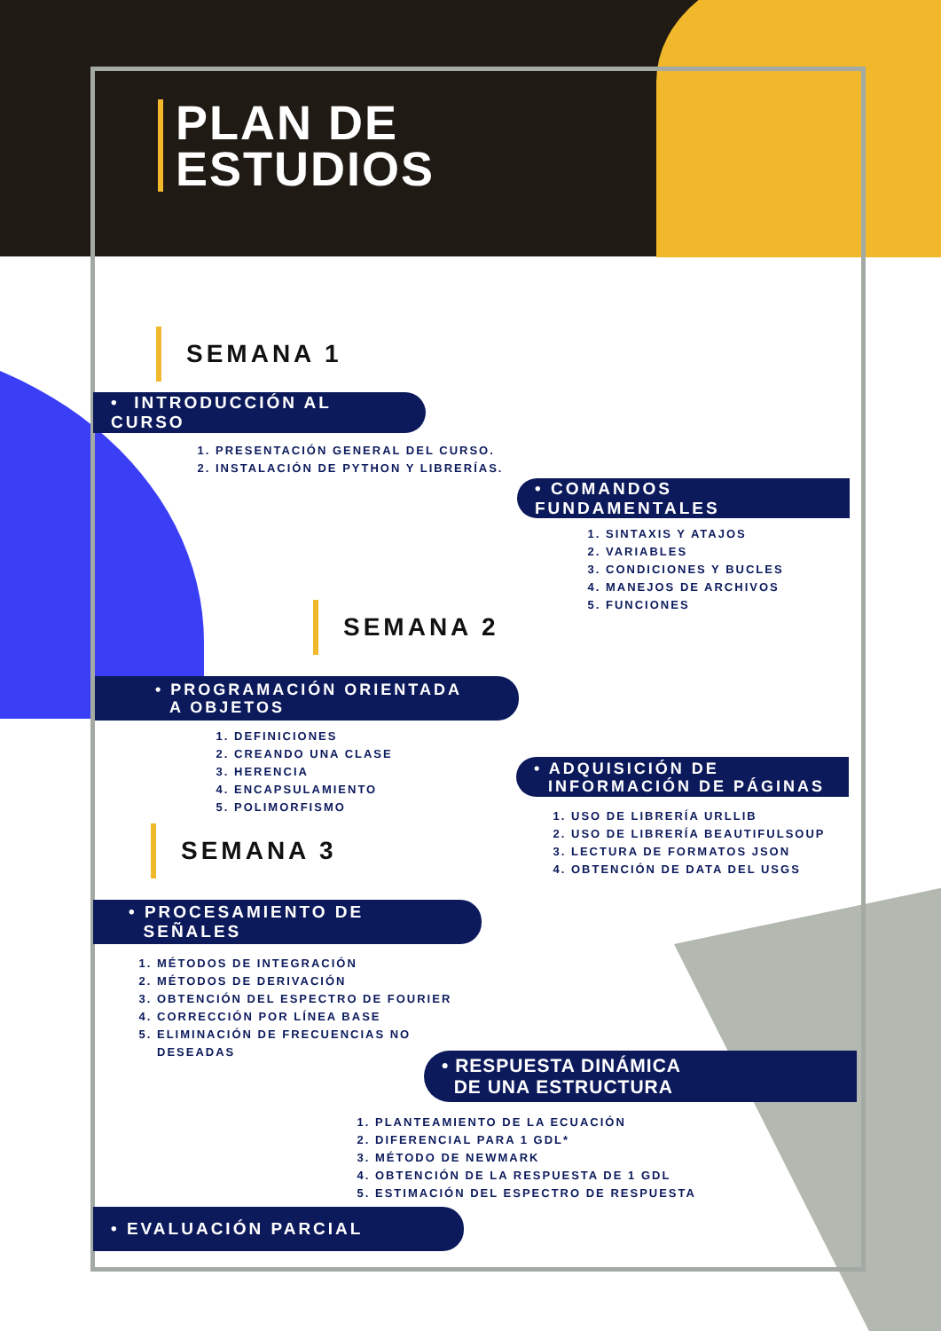PLAN DE
ESTUDIOS
SEMANA 1
• INTRODUCCIÓN AL CURSO
1. PRESENTACIÓN GENERAL DEL CURSO.
2. INSTALACIÓN DE PYTHON Y LIBRERÍAS.
• COMANDOS FUNDAMENTALES
1. SINTAXIS Y ATAJOS
2. VARIABLES
3. CONDICIONES Y BUCLES
4. MANEJOS DE ARCHIVOS
5. FUNCIONES
SEMANA 2
• PROGRAMACIÓN ORIENTADA
A OBJETOS
1. DEFINICIONES
2. CREANDO UNA CLASE
3. HERENCIA
4. ENCAPSULAMIENTO
5. POLIMORFISMO
• ADQUISICIÓN DE
INFORMACIÓN DE PÁGINAS
1. USO DE LIBRERÍA URLLIB
2. USO DE LIBRERÍA BEAUTIFULSOUP
3. LECTURA DE FORMATOS JSON
4. OBTENCIÓN DE DATA DEL USGS
SEMANA 3
• PROCESAMIENTO DE
SEÑALES
1. MÉTODOS DE INTEGRACIÓN
2. MÉTODOS DE DERIVACIÓN
3. OBTENCIÓN DEL ESPECTRO DE FOURIER
4. CORRECCIÓN POR LÍNEA BASE
5. ELIMINACIÓN DE FRECUENCIAS NO DESEADAS
• RESPUESTA DINÁMICA
DE UNA ESTRUCTURA
1. PLANTEAMIENTO DE LA ECUACIÓN
2. DIFERENCIAL PARA 1 GDL*
3. MÉTODO DE NEWMARK
4. OBTENCIÓN DE LA RESPUESTA DE 1 GDL
5. ESTIMACIÓN DEL ESPECTRO DE RESPUESTA
• EVALUACIÓN PARCIAL